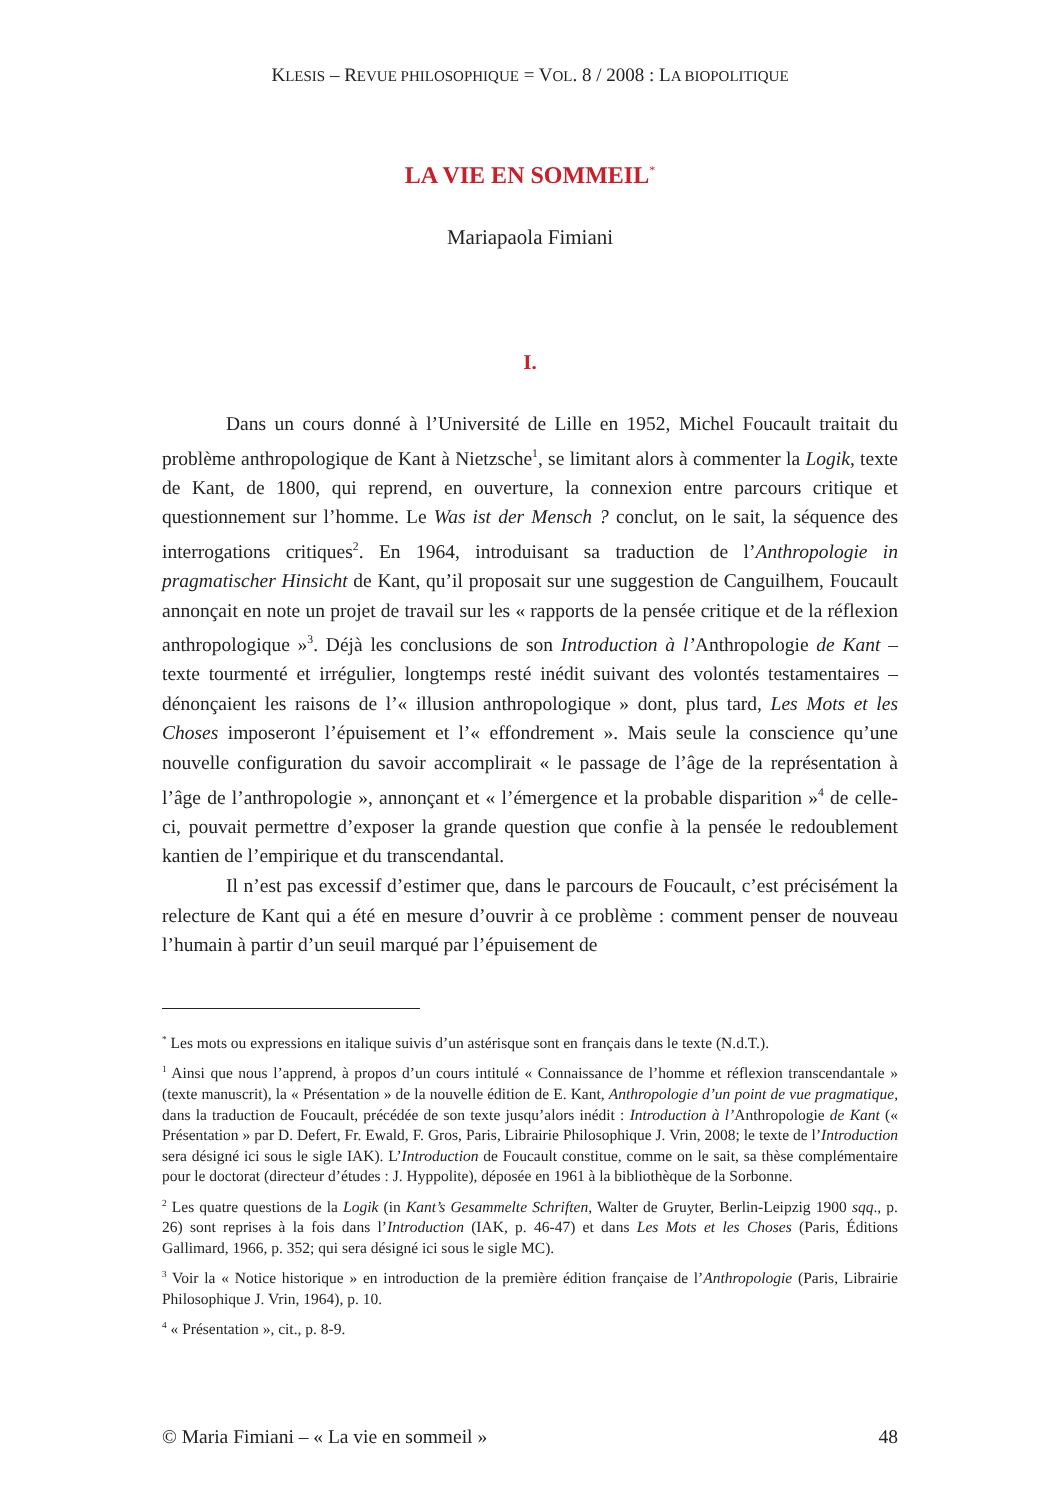KLESIS – REVUE PHILOSOPHIQUE = VOL. 8 / 2008 : LA BIOPOLITIQUE
LA VIE EN SOMMEIL<sup>*</sup>
Mariapaola Fimiani
I.
Dans un cours donné à l’Université de Lille en 1952, Michel Foucault traitait du problème anthropologique de Kant à Nietzsche<sup>1</sup>, se limitant alors à commenter la Logik, texte de Kant, de 1800, qui reprend, en ouverture, la connexion entre parcours critique et questionnement sur l’homme. Le Was ist der Mensch ? conclut, on le sait, la séquence des interrogations critiques<sup>2</sup>. En 1964, introduisant sa traduction de l’Anthropologie in pragmatischer Hinsicht de Kant, qu’il proposait sur une suggestion de Canguilhem, Foucault annonçait en note un projet de travail sur les « rapports de la pensée critique et de la réflexion anthropologique »<sup>3</sup>. Déjà les conclusions de son Introduction à l’Anthropologie de Kant – texte tourmenté et irrégulier, longtemps resté inédit suivant des volontés testamentaires – dénonçaient les raisons de l’« illusion anthropologique » dont, plus tard, Les Mots et les Choses imposeront l’épuisement et l’« effondrement ». Mais seule la conscience qu’une nouvelle configuration du savoir accomplirait « le passage de l’âge de la représentation à l’âge de l’anthropologie », annonçant et « l’émergence et la probable disparition »<sup>4</sup> de celle-ci, pouvait permettre d’exposer la grande question que confie à la pensée le redoublement kantien de l’empirique et du transcendantal.
Il n’est pas excessif d’estimer que, dans le parcours de Foucault, c’est précisément la relecture de Kant qui a été en mesure d’ouvrir à ce problème : comment penser de nouveau l’humain à partir d’un seuil marqué par l’épuisement de
<sup>*</sup> Les mots ou expressions en italique suivis d’un astérisque sont en français dans le texte (N.d.T.).
<sup>1</sup> Ainsi que nous l’apprend, à propos d’un cours intitulé « Connaissance de l’homme et réflexion transcendantale » (texte manuscrit), la « Présentation » de la nouvelle édition de E. Kant, Anthropologie d’un point de vue pragmatique, dans la traduction de Foucault, précédée de son texte jusqu’alors inédit : Introduction à l’Anthropologie de Kant (« Présentation » par D. Defert, Fr. Ewald, F. Gros, Paris, Librairie Philosophique J. Vrin, 2008; le texte de l’Introduction sera désigné ici sous le sigle IAK). L’Introduction de Foucault constitue, comme on le sait, sa thèse complémentaire pour le doctorat (directeur d’études : J. Hyppolite), déposée en 1961 à la bibliothèque de la Sorbonne.
<sup>2</sup> Les quatre questions de la Logik (in Kant’s Gesammelte Schriften, Walter de Gruyter, Berlin-Leipzig 1900 sqq., p. 26) sont reprises à la fois dans l’Introduction (IAK, p. 46-47) et dans Les Mots et les Choses (Paris, Éditions Gallimard, 1966, p. 352; qui sera désigné ici sous le sigle MC).
<sup>3</sup> Voir la « Notice historique » en introduction de la première édition française de l’Anthropologie (Paris, Librairie Philosophique J. Vrin, 1964), p. 10.
<sup>4</sup> « Présentation », cit., p. 8-9.
© Maria Fimiani – « La vie en sommeil » 48